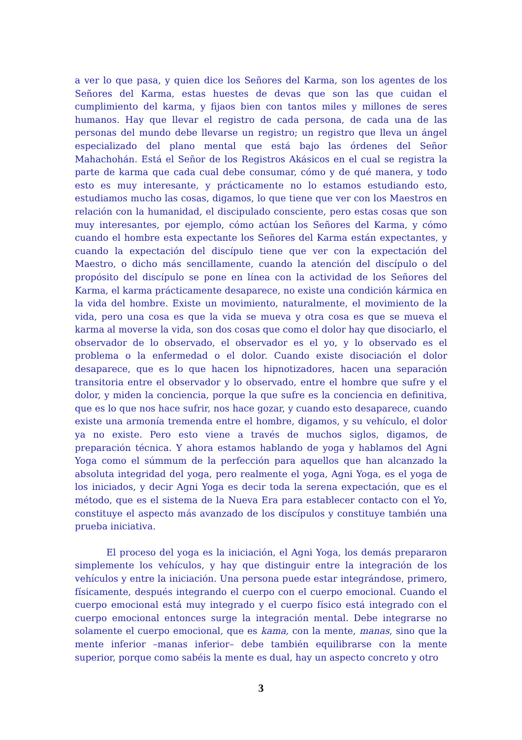a ver lo que pasa, y quien dice los Señores del Karma, son los agentes de los Señores del Karma, estas huestes de devas que son las que cuidan el cumplimiento del karma, y fijaos bien con tantos miles y millones de seres humanos. Hay que llevar el registro de cada persona, de cada una de las personas del mundo debe llevarse un registro; un registro que lleva un ángel especializado del plano mental que está bajo las órdenes del Señor Mahachohán. Está el Señor de los Registros Akásicos en el cual se registra la parte de karma que cada cual debe consumar, cómo y de qué manera, y todo esto es muy interesante, y prácticamente no lo estamos estudiando esto, estudiamos mucho las cosas, digamos, lo que tiene que ver con los Maestros en relación con la humanidad, el discipulado consciente, pero estas cosas que son muy interesantes, por ejemplo, cómo actúan los Señores del Karma, y cómo cuando el hombre esta expectante los Señores del Karma están expectantes, y cuando la expectación del discípulo tiene que ver con la expectación del Maestro, o dicho más sencillamente, cuando la atención del discípulo o del propósito del discípulo se pone en línea con la actividad de los Señores del Karma, el karma prácticamente desaparece, no existe una condición kármica en la vida del hombre. Existe un movimiento, naturalmente, el movimiento de la vida, pero una cosa es que la vida se mueva y otra cosa es que se mueva el karma al moverse la vida, son dos cosas que como el dolor hay que disociarlo, el observador de lo observado, el observador es el yo, y lo observado es el problema o la enfermedad o el dolor. Cuando existe disociación el dolor desaparece, que es lo que hacen los hipnotizadores, hacen una separación transitoria entre el observador y lo observado, entre el hombre que sufre y el dolor, y miden la conciencia, porque la que sufre es la conciencia en definitiva, que es lo que nos hace sufrir, nos hace gozar, y cuando esto desaparece, cuando existe una armonía tremenda entre el hombre, digamos, y su vehículo, el dolor ya no existe. Pero esto viene a través de muchos siglos, digamos, de preparación técnica. Y ahora estamos hablando de yoga y hablamos del Agni Yoga como el súmmum de la perfección para aquellos que han alcanzado la absoluta integridad del yoga, pero realmente el yoga, Agni Yoga, es el yoga de los iniciados, y decir Agni Yoga es decir toda la serena expectación, que es el método, que es el sistema de la Nueva Era para establecer contacto con el Yo, constituye el aspecto más avanzado de los discípulos y constituye también una prueba iniciativa.
El proceso del yoga es la iniciación, el Agni Yoga, los demás prepararon simplemente los vehículos, y hay que distinguir entre la integración de los vehículos y entre la iniciación. Una persona puede estar integrándose, primero, físicamente, después integrando el cuerpo con el cuerpo emocional. Cuando el cuerpo emocional está muy integrado y el cuerpo físico está integrado con el cuerpo emocional entonces surge la integración mental. Debe integrarse no solamente el cuerpo emocional, que es kama, con la mente, manas, sino que la mente inferior –manas inferior– debe también equilibrarse con la mente superior, porque como sabéis la mente es dual, hay un aspecto concreto y otro
3